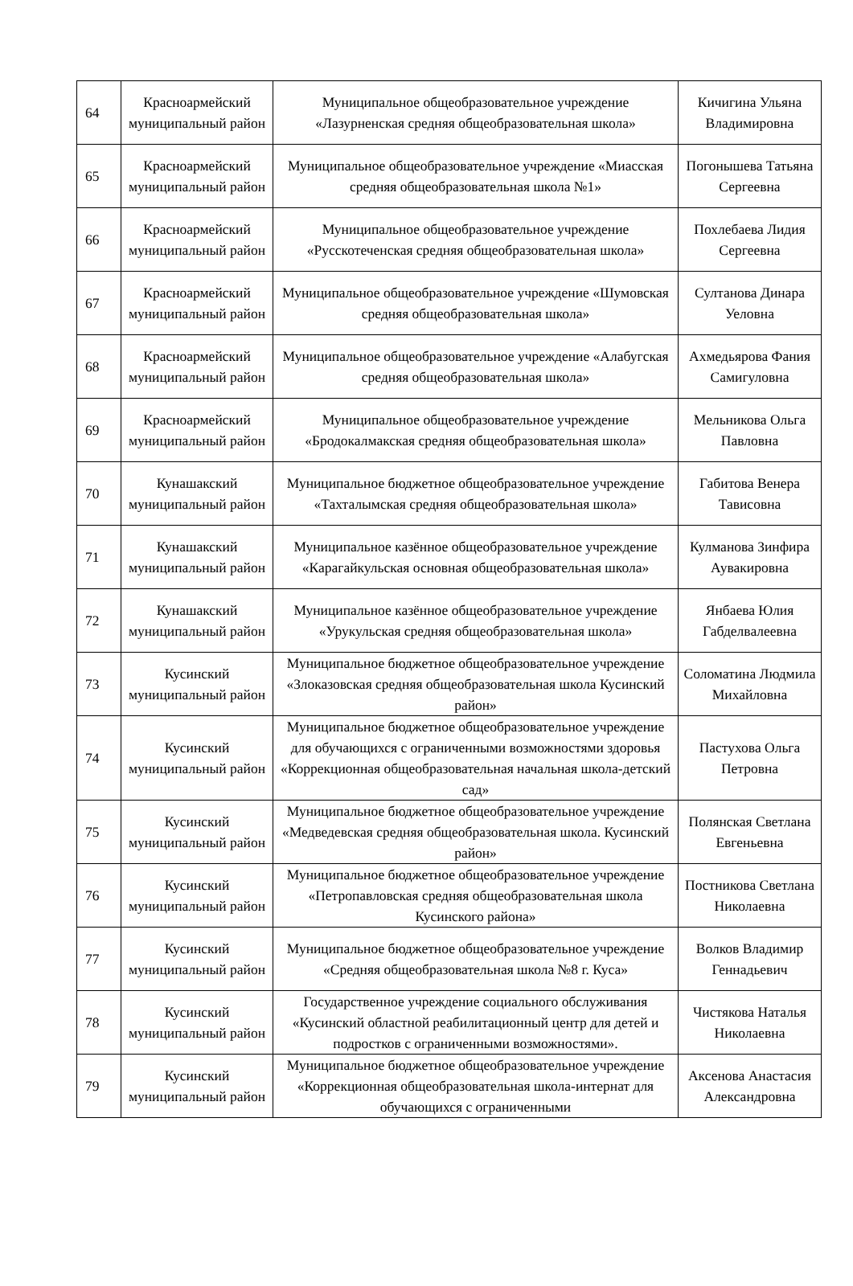| 64 | Красноармейский муниципальный район | Муниципальное общеобразовательное учреждение «Лазурненская средняя общеобразовательная школа» | Кичигина Ульяна Владимировна |
| 65 | Красноармейский муниципальный район | Муниципальное общеобразовательное учреждение «Миасская средняя общеобразовательная школа №1» | Погонышева Татьяна Сергеевна |
| 66 | Красноармейский муниципальный район | Муниципальное общеобразовательное учреждение «Русскотеченская средняя общеобразовательная школа» | Похлебаева Лидия Сергеевна |
| 67 | Красноармейский муниципальный район | Муниципальное общеобразовательное учреждение «Шумовская средняя общеобразовательная школа» | Султанова Динара Уеловна |
| 68 | Красноармейский муниципальный район | Муниципальное общеобразовательное учреждение «Алабугская средняя общеобразовательная школа» | Ахмедьярова Фания Самигуловна |
| 69 | Красноармейский муниципальный район | Муниципальное общеобразовательное учреждение «Бродокалмакская средняя общеобразовательная школа» | Мельникова Ольга Павловна |
| 70 | Кунашакский муниципальный район | Муниципальное бюджетное общеобразовательное учреждение «Тахталымская средняя общеобразовательная школа» | Габитова Венера Тависовна |
| 71 | Кунашакский муниципальный район | Муниципальное казённое общеобразовательное учреждение «Карагайкульская основная общеобразовательная школа» | Кулманова Зинфира Аувакировна |
| 72 | Кунашакский муниципальный район | Муниципальное казённое общеобразовательное учреждение «Урукульская средняя общеобразовательная школа» | Янбаева Юлия Габделвалеевна |
| 73 | Кусинский муниципальный район | Муниципальное бюджетное общеобразовательное учреждение «Злоказовская средняя общеобразовательная школа Кусинский район» | Соломатина Людмила Михайловна |
| 74 | Кусинский муниципальный район | Муниципальное бюджетное общеобразовательное учреждение для обучающихся с ограниченными возможностями здоровья «Коррекционная общеобразовательная начальная школа-детский сад» | Пастухова Ольга Петровна |
| 75 | Кусинский муниципальный район | Муниципальное бюджетное общеобразовательное учреждение «Медведевская средняя общеобразовательная школа. Кусинский район» | Полянская Светлана Евгеньевна |
| 76 | Кусинский муниципальный район | Муниципальное бюджетное общеобразовательное учреждение «Петропавловская средняя общеобразовательная школа Кусинского района» | Постникова Светлана Николаевна |
| 77 | Кусинский муниципальный район | Муниципальное бюджетное общеобразовательное учреждение «Средняя общеобразовательная школа №8 г. Куса» | Волков Владимир Геннадьевич |
| 78 | Кусинский муниципальный район | Государственное учреждение социального обслуживания «Кусинский областной реабилитационный центр для детей и подростков с ограниченными возможностями». | Чистякова Наталья Николаевна |
| 79 | Кусинский муниципальный район | Муниципальное бюджетное общеобразовательное учреждение «Коррекционная общеобразовательная школа-интернат для обучающихся с ограниченными | Аксенова Анастасия Александровна |